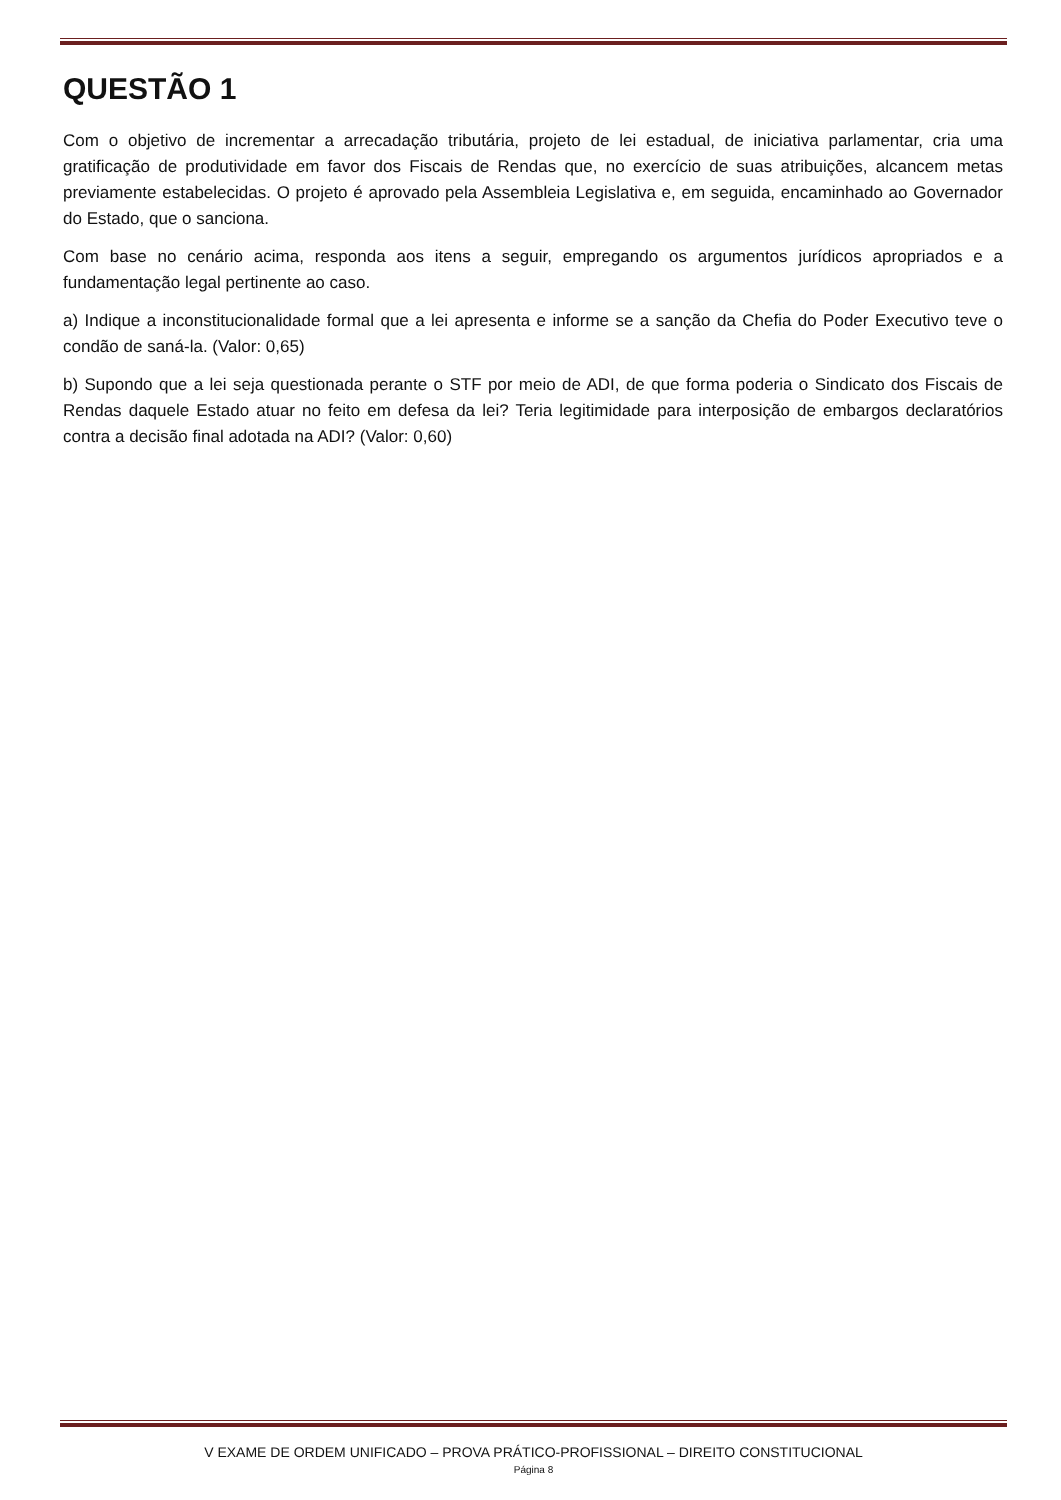QUESTÃO 1
Com o objetivo de incrementar a arrecadação tributária, projeto de lei estadual, de iniciativa parlamentar, cria uma gratificação de produtividade em favor dos Fiscais de Rendas que, no exercício de suas atribuições, alcancem metas previamente estabelecidas. O projeto é aprovado pela Assembleia Legislativa e, em seguida, encaminhado ao Governador do Estado, que o sanciona.
Com base no cenário acima, responda aos itens a seguir, empregando os argumentos jurídicos apropriados e a fundamentação legal pertinente ao caso.
a) Indique a inconstitucionalidade formal que a lei apresenta e informe se a sanção da Chefia do Poder Executivo teve o condão de saná-la. (Valor: 0,65)
b) Supondo que a lei seja questionada perante o STF por meio de ADI, de que forma poderia o Sindicato dos Fiscais de Rendas daquele Estado atuar no feito em defesa da lei? Teria legitimidade para interposição de embargos declaratórios contra a decisão final adotada na ADI? (Valor: 0,60)
V EXAME DE ORDEM UNIFICADO – PROVA PRÁTICO-PROFISSIONAL – DIREITO CONSTITUCIONAL
Página 8